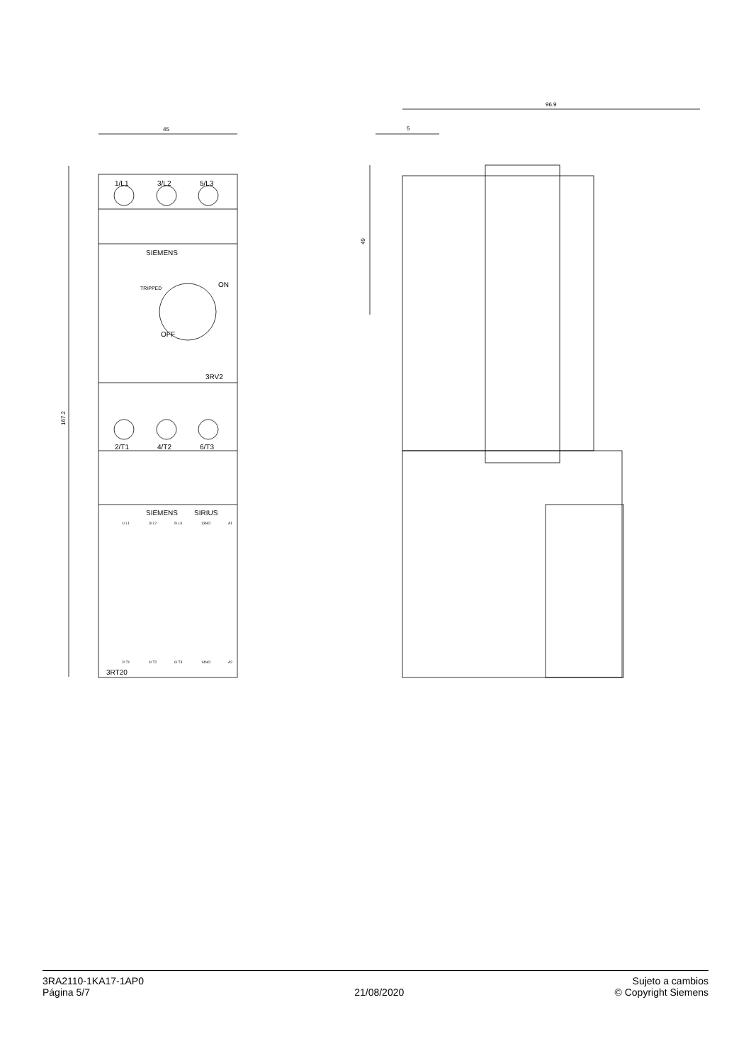45
167.2
96.9
5
49
1/L1
3/L2
5/L3
SIEMENS
TRIPPED
ON
OFF
3RV2
2/T1
4/T2
6/T3
SIEMENS
SIRIUS
3RT20
1/ L1
3/ L2
5/ L3
13NO
A1
2/ T1
4/ T2
6/ T3
14NO
A2
3RA2110-1KA17-1AP0
Página 5/7
21/08/2020
Sujeto a cambios
© Copyright Siemens